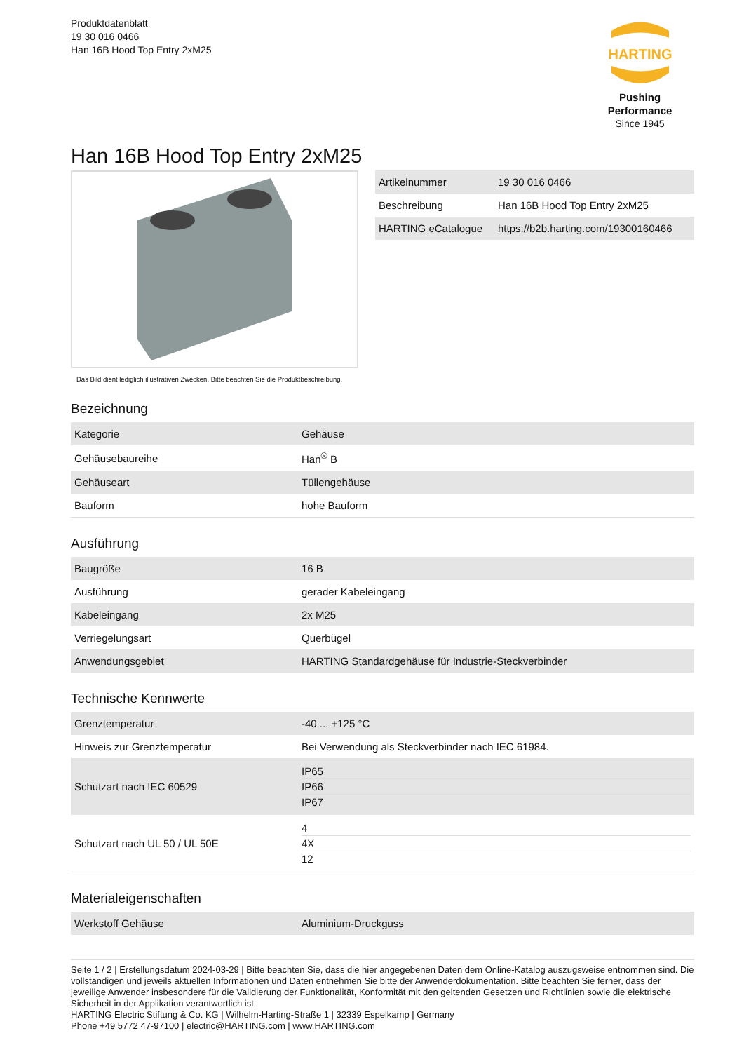Produktdatenblatt
19 30 016 0466
Han 16B Hood Top Entry 2xM25
HARTING
Pushing Performance
Since 1945
Han 16B Hood Top Entry 2xM25
Das Bild dient lediglich illustrativen Zwecken. Bitte beachten Sie die Produktbeschreibung.
| Artikelnummer | 19 30 016 0466 |
| Beschreibung | Han 16B Hood Top Entry 2xM25 |
| HARTING eCatalogue | https://b2b.harting.com/19300160466 |
Bezeichnung
| Kategorie | Gehäuse |
| Gehäusebaureihe | Han<sup>®</sup> B |
| Gehäuseart | Tüllengehäuse |
| Bauform | hohe Bauform |
Ausführung
| Baugröße | 16 B |
| Ausführung | gerader Kabeleingang |
| Kabeleingang | 2x M25 |
| Verriegelungsart | Querbügel |
| Anwendungsgebiet | HARTING Standardgehäuse für Industrie-Steckverbinder |
Technische Kennwerte
| Grenztemperatur | -40 ... +125 °C |
| Hinweis zur Grenztemperatur | Bei Verwendung als Steckverbinder nach IEC 61984. |
| Schutzart nach IEC 60529 | IP65 IP66 IP67 |
| Schutzart nach UL 50 / UL 50E | 4 4X 12 |
Materialeigenschaften
| Werkstoff Gehäuse | Aluminium-Druckguss |
Seite 1 / 2 | Erstellungsdatum 2024-03-29 | Bitte beachten Sie, dass die hier angegebenen Daten dem Online-Katalog auszugsweise entnommen sind. Die vollständigen und jeweils aktuellen Informationen und Daten entnehmen Sie bitte der Anwenderdokumentation. Bitte beachten Sie ferner, dass der jeweilige Anwender insbesondere für die Validierung der Funktionalität, Konformität mit den geltenden Gesetzen und Richtlinien sowie die elektrische Sicherheit in der Applikation verantwortlich ist.
HARTING Electric Stiftung & Co. KG | Wilhelm-Harting-Straße 1 | 32339 Espelkamp | Germany
Phone +49 5772 47-97100 | electric@HARTING.com | www.HARTING.com